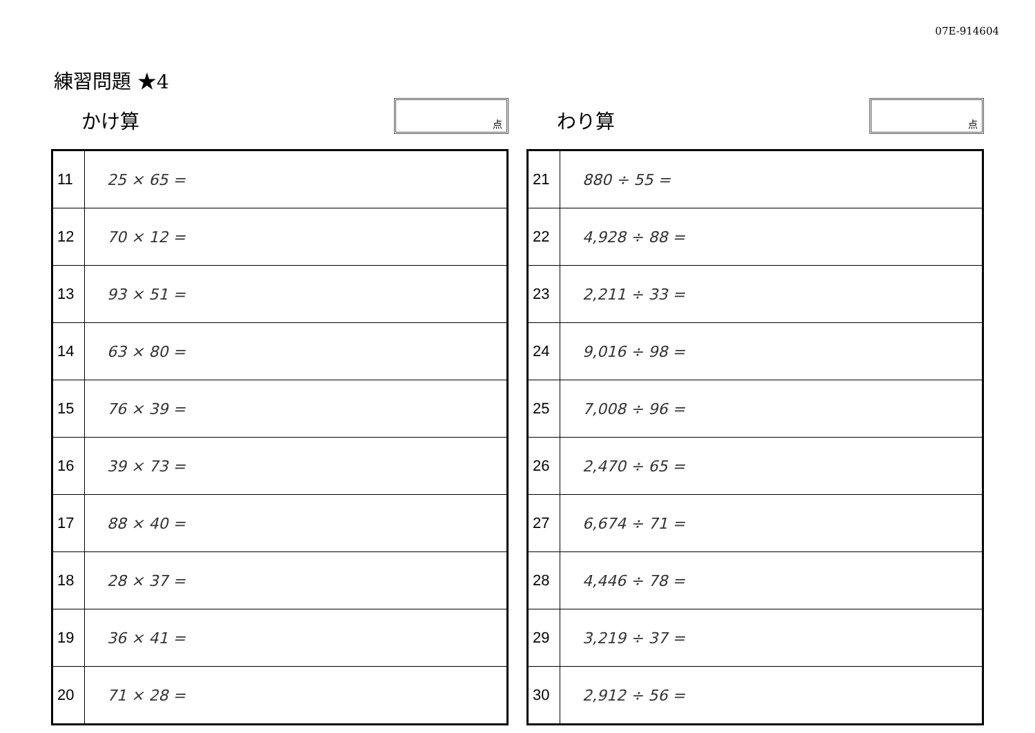07E-914604
練習問題 ★4
かけ算
点
| 11 | 25 × 65 = |
| 12 | 70 × 12 = |
| 13 | 93 × 51 = |
| 14 | 63 × 80 = |
| 15 | 76 × 39 = |
| 16 | 39 × 73 = |
| 17 | 88 × 40 = |
| 18 | 28 × 37 = |
| 19 | 36 × 41 = |
| 20 | 71 × 28 = |
わり算
点
| 21 | 880 ÷ 55 = |
| 22 | 4,928 ÷ 88 = |
| 23 | 2,211 ÷ 33 = |
| 24 | 9,016 ÷ 98 = |
| 25 | 7,008 ÷ 96 = |
| 26 | 2,470 ÷ 65 = |
| 27 | 6,674 ÷ 71 = |
| 28 | 4,446 ÷ 78 = |
| 29 | 3,219 ÷ 37 = |
| 30 | 2,912 ÷ 56 = |